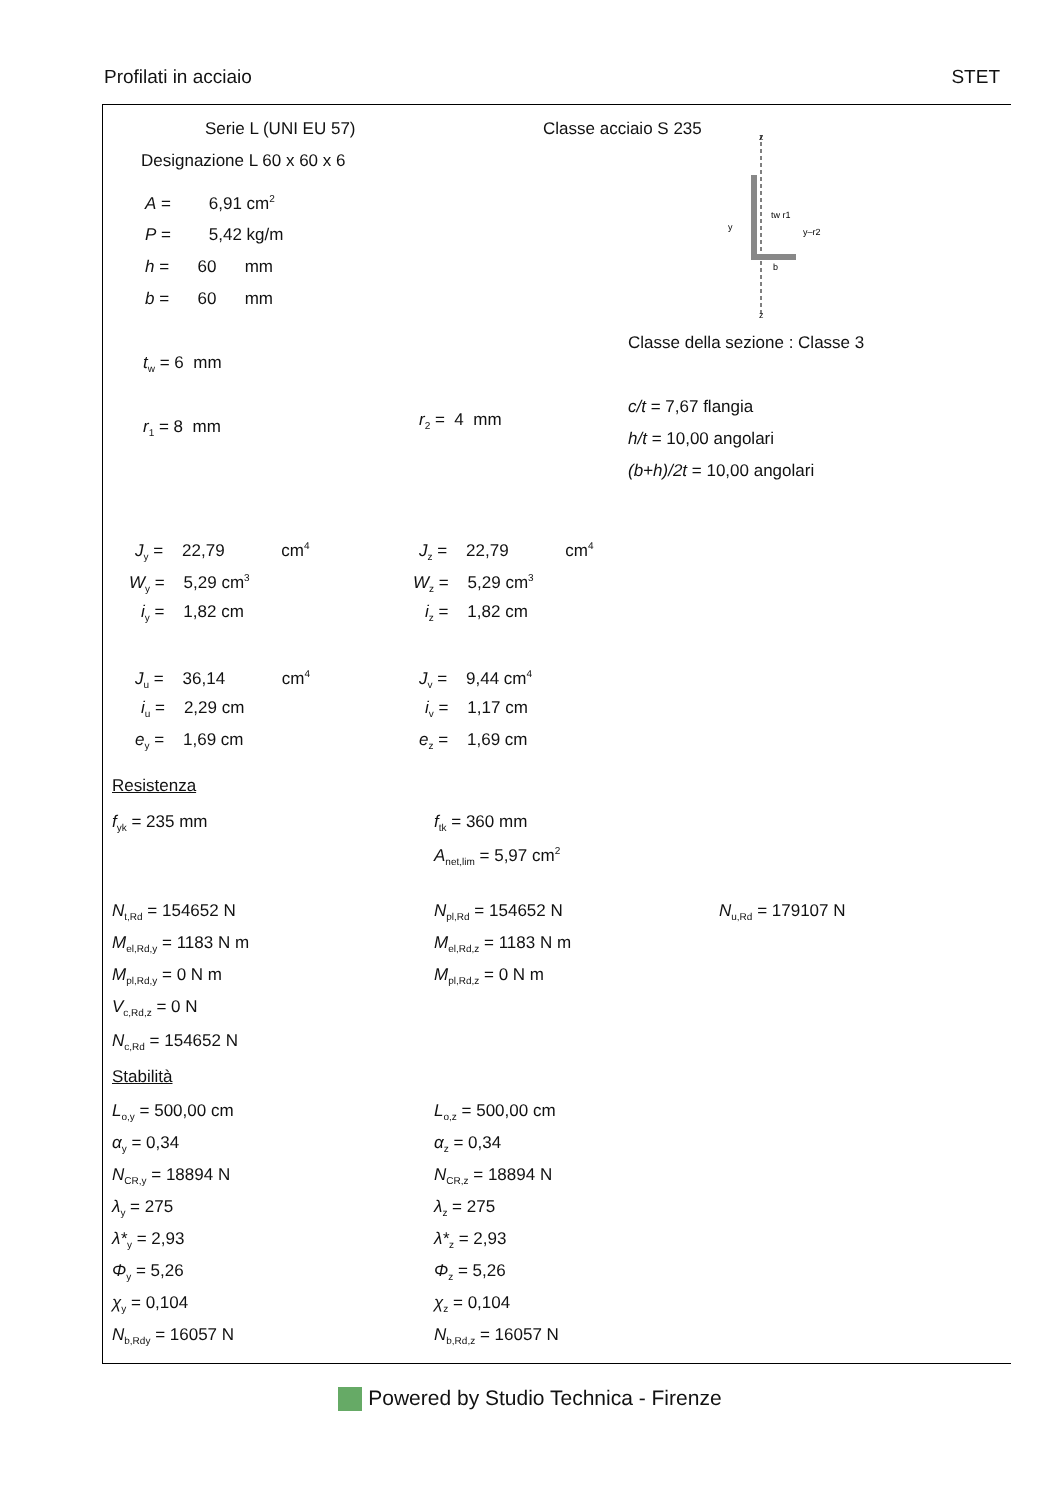Profilati in acciaio STET
Serie L (UNI EU 57) Classe acciaio S 235
Designazione L 60 x 60 x 6
z
z
y
y–r2
tw r1
b
A = 6,91 cm<sup>2</sup>
P = 5,42 kg/m
h = 60 mm
b = 60 mm
Classe della sezione : Classe 3
t<sub>w</sub> = 6 mm
c/t = 7,67 flangia
r<sub>1</sub> = 8 mm r<sub>2</sub> = 4 mm
h/t = 10,00 angolari
(b+h)/2t = 10,00 angolari
J<sub>y</sub> = 22,79 cm<sup>4</sup> J<sub>z</sub> = 22,79 cm<sup>4</sup>
W<sub>y</sub> = 5,29 cm<sup>3</sup> W<sub>z</sub> = 5,29 cm<sup>3</sup>
i<sub>y</sub> = 1,82 cm i<sub>z</sub> = 1,82 cm
J<sub>u</sub> = 36,14 cm<sup>4</sup> J<sub>v</sub> = 9,44 cm<sup>4</sup>
i<sub>u</sub> = 2,29 cm i<sub>v</sub> = 1,17 cm
e<sub>y</sub> = 1,69 cm e<sub>z</sub> = 1,69 cm
Resistenza
f<sub>yk</sub> = 235 mm f<sub>tk</sub> = 360 mm
A<sub>net,lim</sub> = 5,97 cm<sup>2</sup>
N<sub>t,Rd</sub> = 154652 N N<sub>pl,Rd</sub> = 154652 N N<sub>u,Rd</sub> = 179107 N
M<sub>el,Rd,y</sub> = 1183 N m M<sub>el,Rd,z</sub> = 1183 N m
M<sub>pl,Rd,y</sub> = 0 N m M<sub>pl,Rd,z</sub> = 0 N m
V<sub>c,Rd,z</sub> = 0 N
N<sub>c,Rd</sub> = 154652 N
Stabilità
L<sub>o,y</sub> = 500,00 cm L<sub>o,z</sub> = 500,00 cm
α<sub>y</sub> = 0,34 α<sub>z</sub> = 0,34
N<sub>CR,y</sub> = 18894 N N<sub>CR,z</sub> = 18894 N
λ<sub>y</sub> = 275 λ<sub>z</sub> = 275
λ*<sub>y</sub> = 2,93 λ*<sub>z</sub> = 2,93
Φ<sub>y</sub> = 5,26 Φ<sub>z</sub> = 5,26
χ<sub>y</sub> = 0,104 χ<sub>z</sub> = 0,104
N<sub>b,Rdy</sub> = 16057 N N<sub>b,Rd,z</sub> = 16057 N
Powered by Studio Technica - Firenze